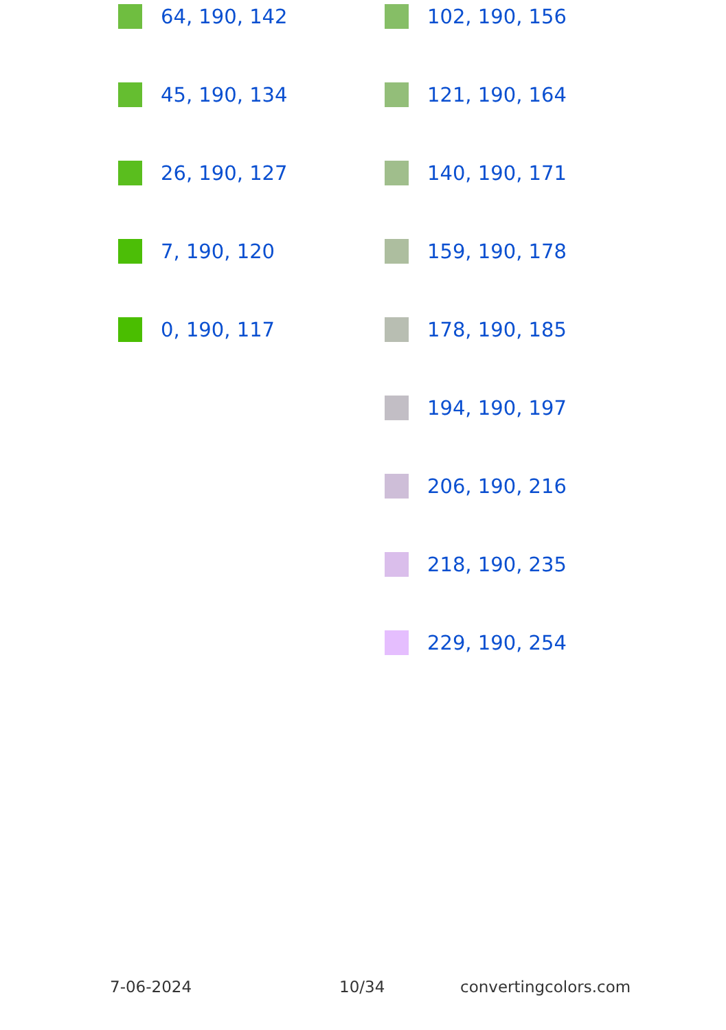64, 190, 142
45, 190, 134
26, 190, 127
7, 190, 120
0, 190, 117
102, 190, 156
121, 190, 164
140, 190, 171
159, 190, 178
178, 190, 185
194, 190, 197
206, 190, 216
218, 190, 235
229, 190, 254
7-06-2024 10/34 convertingcolors.com